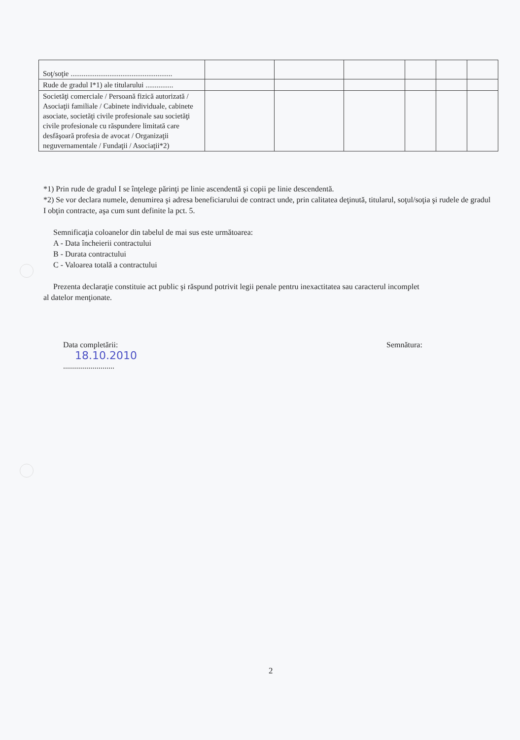| Soţ/soţie ....................................................... | | | | | | |
| Rude de gradul I*1) ale titularului ............... | | | | | | |
| Societăţi comerciale / Persoană fizică autorizată / Asociaţii familiale / Cabinete individuale, cabinete asociate, societăţi civile profesionale sau societăţi civile profesionale cu răspundere limitată care desfăşoară profesia de avocat / Organizaţii neguvernamentale / Fundaţii / Asociaţii*2) | | | | | | |
*1) Prin rude de gradul I se înţelege părinţi pe linie ascendentă şi copii pe linie descendentă.
*2) Se vor declara numele, denumirea şi adresa beneficiarului de contract unde, prin calitatea deţinută, titularul, soţul/soţia şi rudele de gradul I obţin contracte, aşa cum sunt definite la pct. 5.
Semnificaţia coloanelor din tabelul de mai sus este următoarea:
A - Data încheierii contractului
B - Durata contractului
C - Valoarea totală a contractului
Prezenta declaraţie constituie act public şi răspund potrivit legii penale pentru inexactitatea sau caracterul incomplet
al datelor menţionate.
Data completării:
18.10.2010
..........................
Semnătura:
2